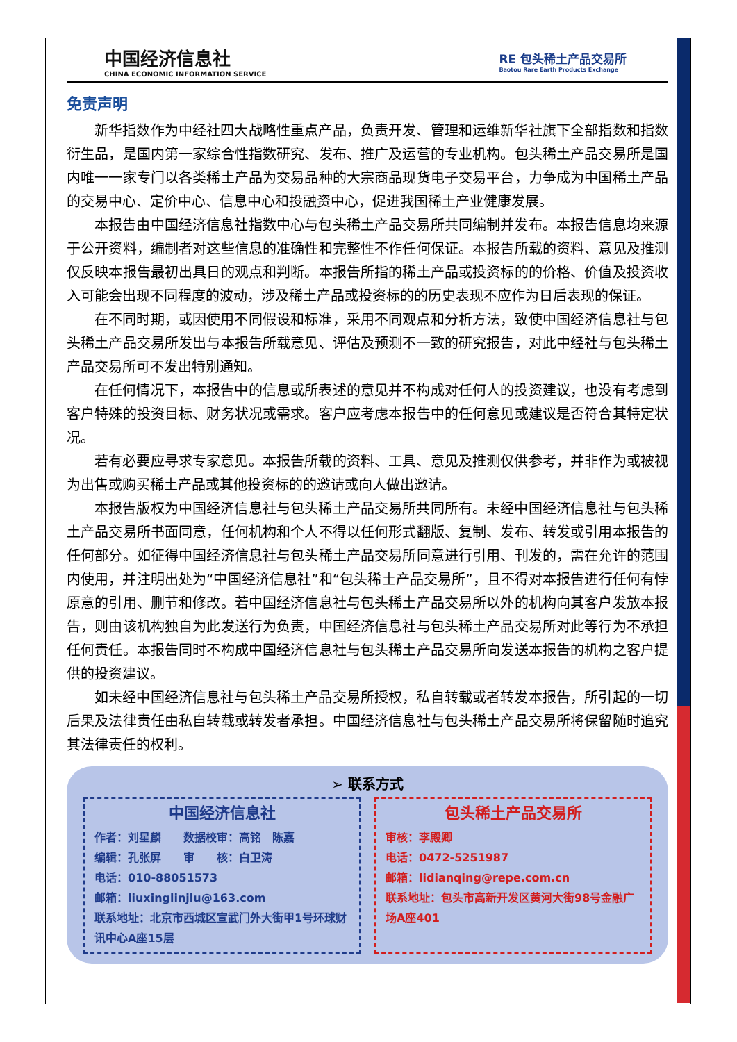中国经济信息社
CHINA ECONOMIC INFORMATION SERVICE
RE 包头稀土产品交易所
Baotou Rare Earth Products Exchange
免责声明
新华指数作为中经社四大战略性重点产品，负责开发、管理和运维新华社旗下全部指数和指数衍生品，是国内第一家综合性指数研究、发布、推广及运营的专业机构。包头稀土产品交易所是国内唯一一家专门以各类稀土产品为交易品种的大宗商品现货电子交易平台，力争成为中国稀土产品的交易中心、定价中心、信息中心和投融资中心，促进我国稀土产业健康发展。
本报告由中国经济信息社指数中心与包头稀土产品交易所共同编制并发布。本报告信息均来源于公开资料，编制者对这些信息的准确性和完整性不作任何保证。本报告所载的资料、意见及推测仅反映本报告最初出具日的观点和判断。本报告所指的稀土产品或投资标的的价格、价值及投资收入可能会出现不同程度的波动，涉及稀土产品或投资标的的历史表现不应作为日后表现的保证。
在不同时期，或因使用不同假设和标准，采用不同观点和分析方法，致使中国经济信息社与包头稀土产品交易所发出与本报告所载意见、评估及预测不一致的研究报告，对此中经社与包头稀土产品交易所可不发出特别通知。
在任何情况下，本报告中的信息或所表述的意见并不构成对任何人的投资建议，也没有考虑到客户特殊的投资目标、财务状况或需求。客户应考虑本报告中的任何意见或建议是否符合其特定状况。
若有必要应寻求专家意见。本报告所载的资料、工具、意见及推测仅供参考，并非作为或被视为出售或购买稀土产品或其他投资标的的邀请或向人做出邀请。
本报告版权为中国经济信息社与包头稀土产品交易所共同所有。未经中国经济信息社与包头稀土产品交易所书面同意，任何机构和个人不得以任何形式翻版、复制、发布、转发或引用本报告的任何部分。如征得中国经济信息社与包头稀土产品交易所同意进行引用、刊发的，需在允许的范围内使用，并注明出处为“中国经济信息社”和“包头稀土产品交易所”，且不得对本报告进行任何有悖原意的引用、删节和修改。若中国经济信息社与包头稀土产品交易所以外的机构向其客户发放本报告，则由该机构独自为此发送行为负责，中国经济信息社与包头稀土产品交易所对此等行为不承担任何责任。本报告同时不构成中国经济信息社与包头稀土产品交易所向发送本报告的机构之客户提供的投资建议。
如未经中国经济信息社与包头稀土产品交易所授权，私自转载或者转发本报告，所引起的一切后果及法律责任由私自转载或转发者承担。中国经济信息社与包头稀土产品交易所将保留随时追究其法律责任的权利。
➢ 联系方式
中国经济信息社
作者：刘星麟　　数据校审：高铭　陈嘉
编辑：孔张屏　　审　　核：白卫涛
电话：010-88051573
邮箱：liuxinglinjlu@163.com
联系地址：北京市西城区宣武门外大街甲1号环球财讯中心A座15层
包头稀土产品交易所
审核：李殿卿
电话：0472-5251987
邮箱：lidianqing@repe.com.cn
联系地址：包头市高新开发区黄河大街98号金融广场A座401